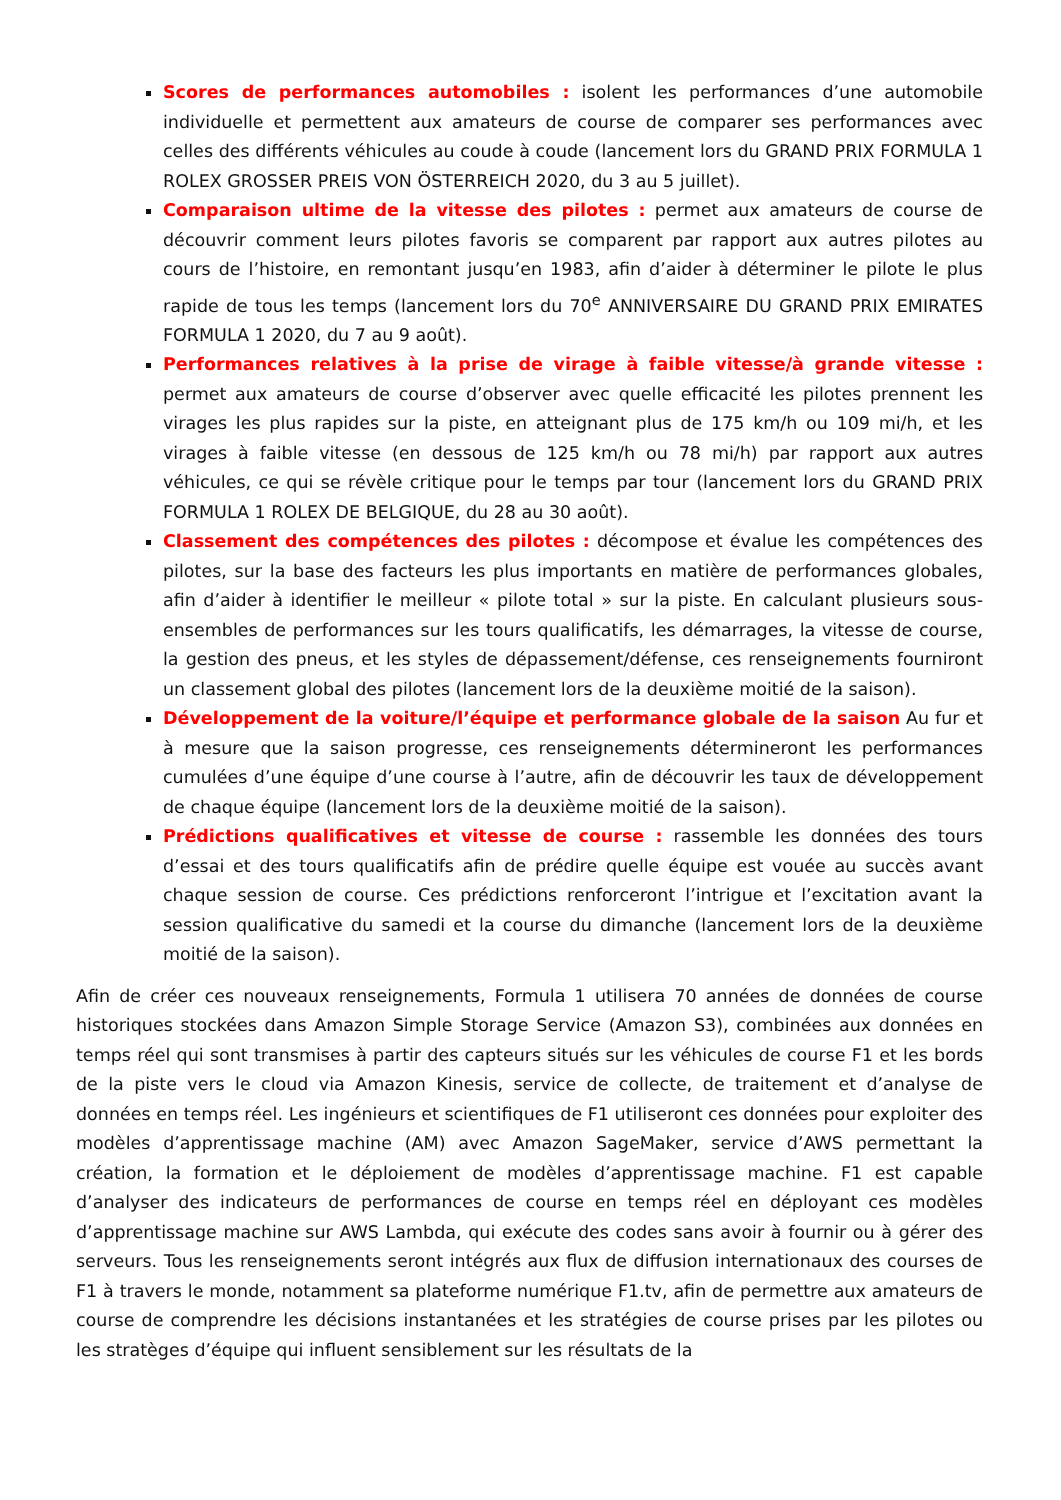Scores de performances automobiles : isolent les performances d’une automobile individuelle et permettent aux amateurs de course de comparer ses performances avec celles des différents véhicules au coude à coude (lancement lors du GRAND PRIX FORMULA 1 ROLEX GROSSER PREIS VON ÖSTERREICH 2020, du 3 au 5 juillet).
Comparaison ultime de la vitesse des pilotes : permet aux amateurs de course de découvrir comment leurs pilotes favoris se comparent par rapport aux autres pilotes au cours de l’histoire, en remontant jusqu’en 1983, afin d’aider à déterminer le pilote le plus rapide de tous les temps (lancement lors du 70<sup>e</sup> ANNIVERSAIRE DU GRAND PRIX EMIRATES FORMULA 1 2020, du 7 au 9 août).
Performances relatives à la prise de virage à faible vitesse/à grande vitesse : permet aux amateurs de course d’observer avec quelle efficacité les pilotes prennent les virages les plus rapides sur la piste, en atteignant plus de 175 km/h ou 109 mi/h, et les virages à faible vitesse (en dessous de 125 km/h ou 78 mi/h) par rapport aux autres véhicules, ce qui se révèle critique pour le temps par tour (lancement lors du GRAND PRIX FORMULA 1 ROLEX DE BELGIQUE, du 28 au 30 août).
Classement des compétences des pilotes : décompose et évalue les compétences des pilotes, sur la base des facteurs les plus importants en matière de performances globales, afin d’aider à identifier le meilleur « pilote total » sur la piste. En calculant plusieurs sous-ensembles de performances sur les tours qualificatifs, les démarrages, la vitesse de course, la gestion des pneus, et les styles de dépassement/défense, ces renseignements fourniront un classement global des pilotes (lancement lors de la deuxième moitié de la saison).
Développement de la voiture/l’équipe et performance globale de la saison Au fur et à mesure que la saison progresse, ces renseignements détermineront les performances cumulées d’une équipe d’une course à l’autre, afin de découvrir les taux de développement de chaque équipe (lancement lors de la deuxième moitié de la saison).
Prédictions qualificatives et vitesse de course : rassemble les données des tours d’essai et des tours qualificatifs afin de prédire quelle équipe est vouée au succès avant chaque session de course. Ces prédictions renforceront l’intrigue et l’excitation avant la session qualificative du samedi et la course du dimanche (lancement lors de la deuxième moitié de la saison).
Afin de créer ces nouveaux renseignements, Formula 1 utilisera 70 années de données de course historiques stockées dans Amazon Simple Storage Service (Amazon S3), combinées aux données en temps réel qui sont transmises à partir des capteurs situés sur les véhicules de course F1 et les bords de la piste vers le cloud via Amazon Kinesis, service de collecte, de traitement et d’analyse de données en temps réel. Les ingénieurs et scientifiques de F1 utiliseront ces données pour exploiter des modèles d’apprentissage machine (AM) avec Amazon SageMaker, service d’AWS permettant la création, la formation et le déploiement de modèles d’apprentissage machine. F1 est capable d’analyser des indicateurs de performances de course en temps réel en déployant ces modèles d’apprentissage machine sur AWS Lambda, qui exécute des codes sans avoir à fournir ou à gérer des serveurs. Tous les renseignements seront intégrés aux flux de diffusion internationaux des courses de F1 à travers le monde, notamment sa plateforme numérique F1.tv, afin de permettre aux amateurs de course de comprendre les décisions instantanées et les stratégies de course prises par les pilotes ou les stratèges d’équipe qui influent sensiblement sur les résultats de la